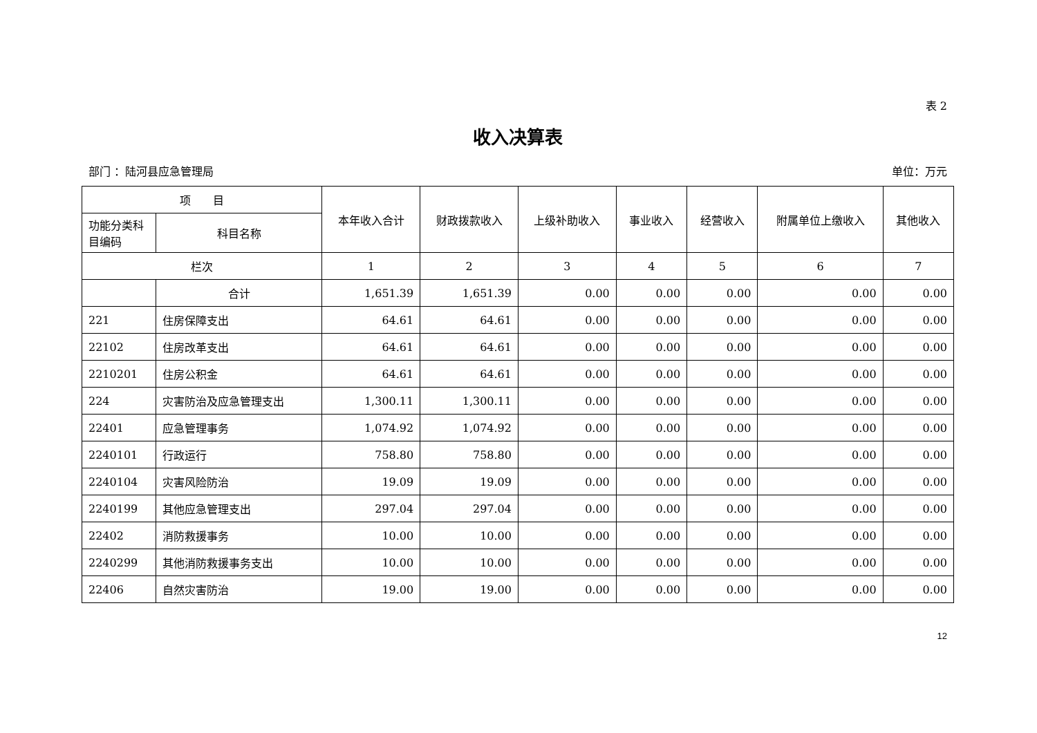表 2
收入决算表
部门 ：陆河县应急管理局 单位：万元
| 项 目 | | 本年收入合计 | 财政拨款收入 | 上级补助收入 | 事业收入 | 经营收入 | 附属单位上缴收入 | 其他收入 |
| --- | --- | --- | --- | --- | --- | --- | --- | --- |
| 功能分类科目编码 | 科目名称 | | | | | | | |
| 栏次 | | 1 | 2 | 3 | 4 | 5 | 6 | 7 |
| | 合计 | 1,651.39 | 1,651.39 | 0.00 | 0.00 | 0.00 | 0.00 | 0.00 |
| 221 | 住房保障支出 | 64.61 | 64.61 | 0.00 | 0.00 | 0.00 | 0.00 | 0.00 |
| 22102 | 住房改革支出 | 64.61 | 64.61 | 0.00 | 0.00 | 0.00 | 0.00 | 0.00 |
| 2210201 | 住房公积金 | 64.61 | 64.61 | 0.00 | 0.00 | 0.00 | 0.00 | 0.00 |
| 224 | 灾害防治及应急管理支出 | 1,300.11 | 1,300.11 | 0.00 | 0.00 | 0.00 | 0.00 | 0.00 |
| 22401 | 应急管理事务 | 1,074.92 | 1,074.92 | 0.00 | 0.00 | 0.00 | 0.00 | 0.00 |
| 2240101 | 行政运行 | 758.80 | 758.80 | 0.00 | 0.00 | 0.00 | 0.00 | 0.00 |
| 2240104 | 灾害风险防治 | 19.09 | 19.09 | 0.00 | 0.00 | 0.00 | 0.00 | 0.00 |
| 2240199 | 其他应急管理支出 | 297.04 | 297.04 | 0.00 | 0.00 | 0.00 | 0.00 | 0.00 |
| 22402 | 消防救援事务 | 10.00 | 10.00 | 0.00 | 0.00 | 0.00 | 0.00 | 0.00 |
| 2240299 | 其他消防救援事务支出 | 10.00 | 10.00 | 0.00 | 0.00 | 0.00 | 0.00 | 0.00 |
| 22406 | 自然灾害防治 | 19.00 | 19.00 | 0.00 | 0.00 | 0.00 | 0.00 | 0.00 |
12